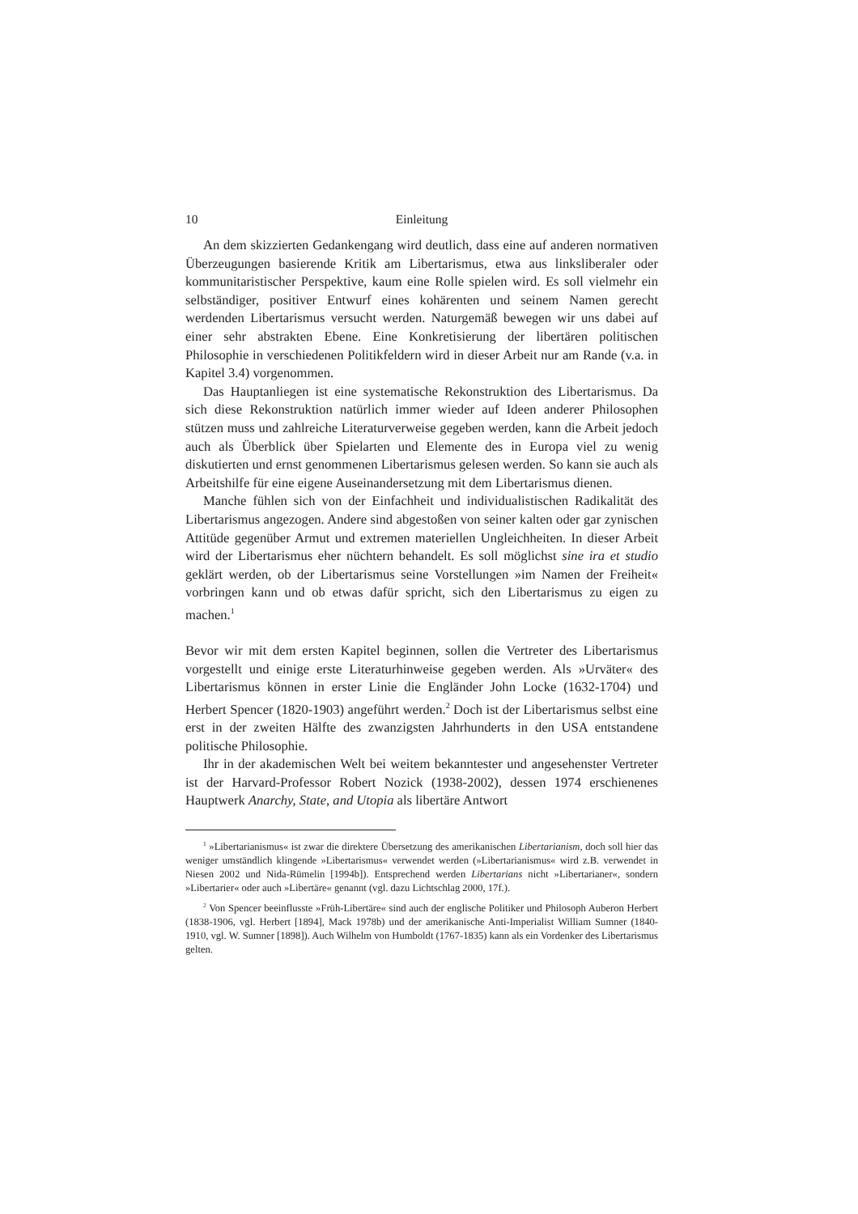10 Einleitung
An dem skizzierten Gedankengang wird deutlich, dass eine auf anderen normativen Überzeugungen basierende Kritik am Libertarismus, etwa aus linksliberaler oder kommunitaristischer Perspektive, kaum eine Rolle spielen wird. Es soll vielmehr ein selbständiger, positiver Entwurf eines kohärenten und seinem Namen gerecht werdenden Libertarismus versucht werden. Naturgemäß bewegen wir uns dabei auf einer sehr abstrakten Ebene. Eine Konkretisierung der libertären politischen Philosophie in verschiedenen Politikfeldern wird in dieser Arbeit nur am Rande (v.a. in Kapitel 3.4) vorgenommen.
Das Hauptanliegen ist eine systematische Rekonstruktion des Libertarismus. Da sich diese Rekonstruktion natürlich immer wieder auf Ideen anderer Philosophen stützen muss und zahlreiche Literaturverweise gegeben werden, kann die Arbeit jedoch auch als Überblick über Spielarten und Elemente des in Europa viel zu wenig diskutierten und ernst genommenen Libertarismus gelesen werden. So kann sie auch als Arbeitshilfe für eine eigene Auseinandersetzung mit dem Libertarismus dienen.
Manche fühlen sich von der Einfachheit und individualistischen Radikalität des Libertarismus angezogen. Andere sind abgestoßen von seiner kalten oder gar zynischen Attitüde gegenüber Armut und extremen materiellen Ungleichheiten. In dieser Arbeit wird der Libertarismus eher nüchtern behandelt. Es soll möglichst sine ira et studio geklärt werden, ob der Libertarismus seine Vorstellungen »im Namen der Freiheit« vorbringen kann und ob etwas dafür spricht, sich den Libertarismus zu eigen zu machen.<sup>1</sup>
Bevor wir mit dem ersten Kapitel beginnen, sollen die Vertreter des Libertarismus vorgestellt und einige erste Literaturhinweise gegeben werden. Als »Urväter« des Libertarismus können in erster Linie die Engländer John Locke (1632-1704) und Herbert Spencer (1820-1903) angeführt werden.<sup>2</sup> Doch ist der Libertarismus selbst eine erst in der zweiten Hälfte des zwanzigsten Jahrhunderts in den USA entstandene politische Philosophie.
Ihr in der akademischen Welt bei weitem bekanntester und angesehenster Vertreter ist der Harvard-Professor Robert Nozick (1938-2002), dessen 1974 erschienenes Hauptwerk Anarchy, State, and Utopia als libertäre Antwort
<sup>1</sup> »Libertarianismus« ist zwar die direktere Übersetzung des amerikanischen Libertarianism, doch soll hier das weniger umständlich klingende »Libertarismus« verwendet werden (»Libertarianismus« wird z.B. verwendet in Niesen 2002 und Nida-Rümelin [1994b]). Entsprechend werden Libertarians nicht »Libertarianer«, sondern »Libertarier« oder auch »Libertäre« genannt (vgl. dazu Lichtschlag 2000, 17f.).
<sup>2</sup> Von Spencer beeinflusste »Früh-Libertäre« sind auch der englische Politiker und Philosoph Auberon Herbert (1838-1906, vgl. Herbert [1894], Mack 1978b) und der amerikanische Anti-Imperialist William Sumner (1840-1910, vgl. W. Sumner [1898]). Auch Wilhelm von Humboldt (1767-1835) kann als ein Vordenker des Libertarismus gelten.